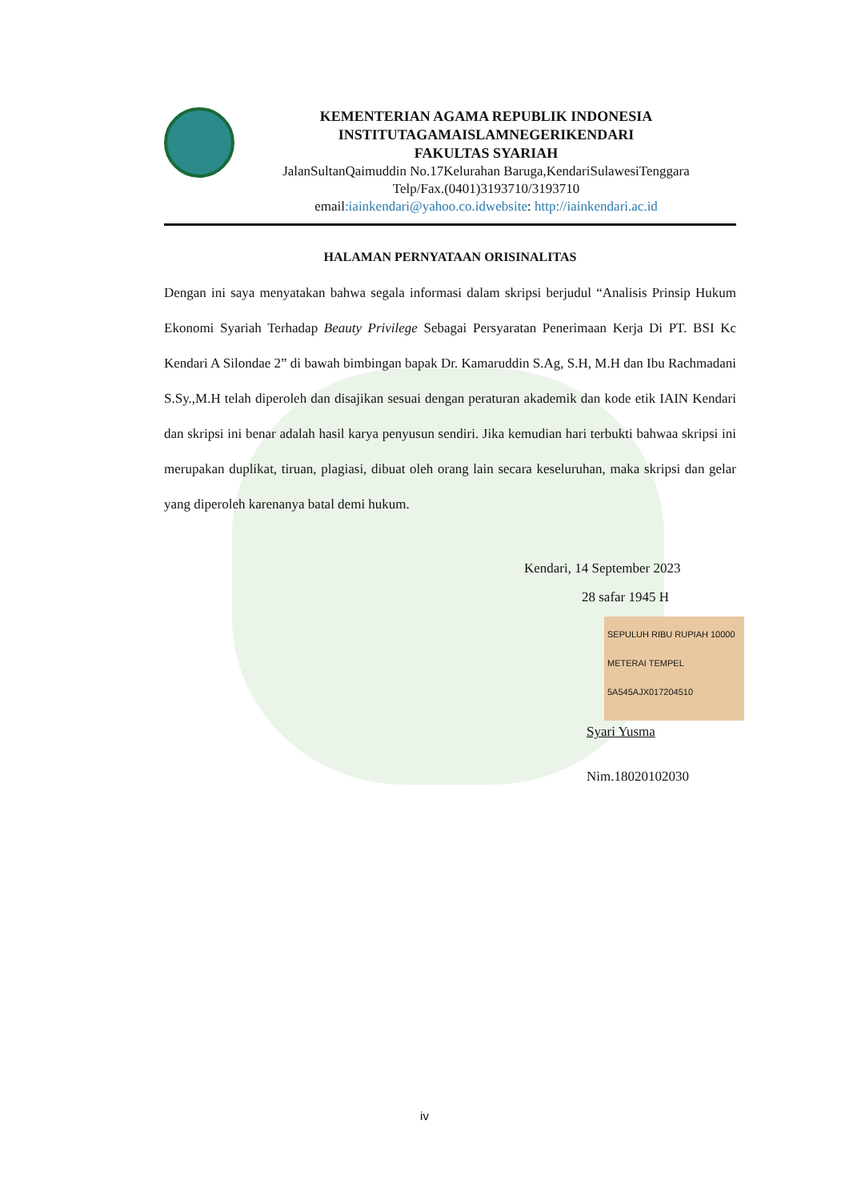KEMENTERIAN AGAMA REPUBLIK INDONESIA
INSTITUTAGAMAISLAMNEGERIKENDARI
FAKULTAS SYARIAH
JalanSultanQaimuddin No.17Kelurahan Baruga,KendariSulawesiTenggara
Telp/Fax.(0401)3193710/3193710
email:iainkendari@yahoo.co.idwebsite: http://iainkendari.ac.id
HALAMAN PERNYATAAN ORISINALITAS
Dengan ini saya menyatakan bahwa segala informasi dalam skripsi berjudul “Analisis Prinsip Hukum Ekonomi Syariah Terhadap Beauty Privilege Sebagai Persyaratan Penerimaan Kerja Di PT. BSI Kc Kendari A Silondae 2” di bawah bimbingan bapak Dr. Kamaruddin S.Ag, S.H, M.H dan Ibu Rachmadani S.Sy.,M.H telah diperoleh dan disajikan sesuai dengan peraturan akademik dan kode etik IAIN Kendari dan skripsi ini benar adalah hasil karya penyusun sendiri. Jika kemudian hari terbukti bahwaa skripsi ini merupakan duplikat, tiruan, plagiasi, dibuat oleh orang lain secara keseluruhan, maka skripsi dan gelar yang diperoleh karenanya batal demi hukum.
Kendari, 14 September 2023
28 safar 1945 H
SEPULUH RIBU RUPIAH 10000 METERAI TEMPEL 5A545AJX017204510
Syari Yusma
Nim.18020102030
iv